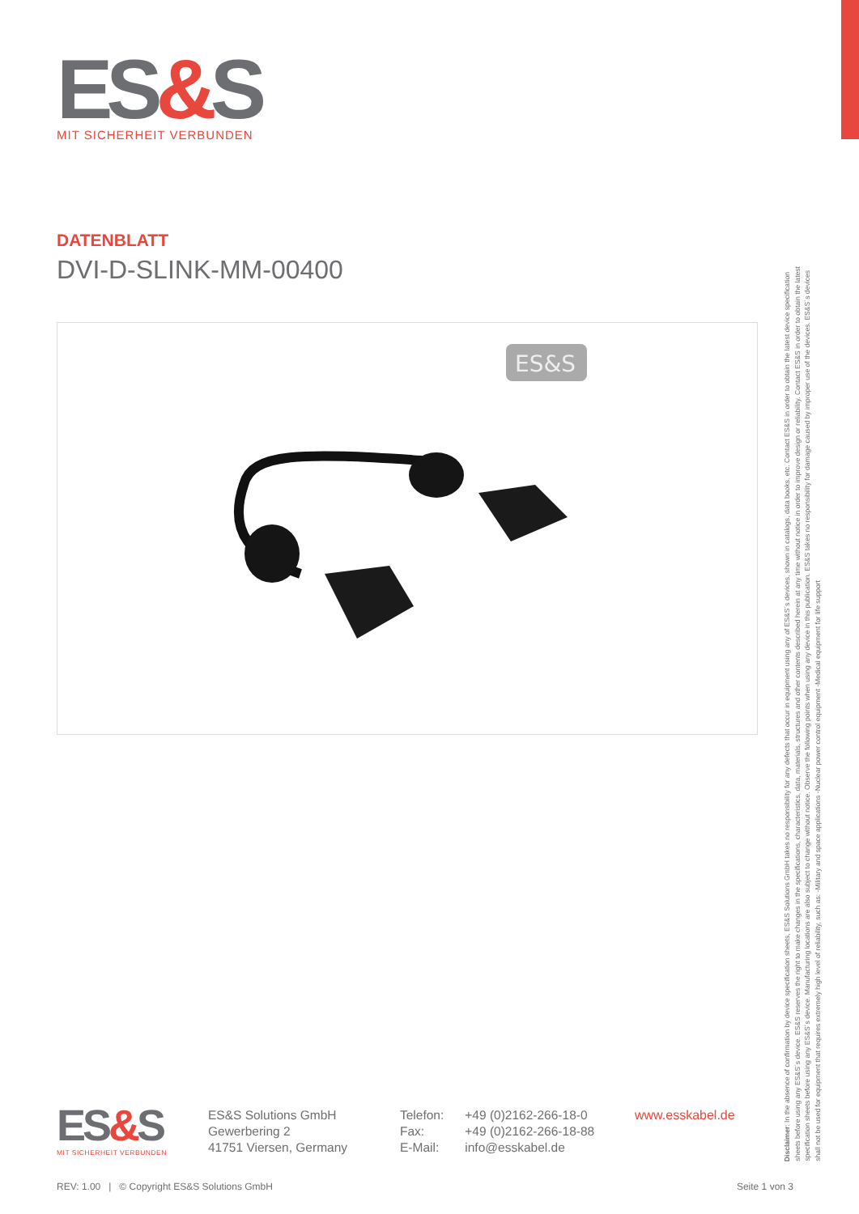ES&S
MIT SICHERHEIT VERBUNDEN
DATENBLATT
DVI-D-SLINK-MM-00400
ES&S
ES&S
MIT SICHERHEIT VERBUNDEN
ES&S Solutions GmbH
Gewerbering 2
41751 Viersen, Germany
Telefon: +49 (0)2162-266-18-0
Fax: +49 (0)2162-266-18-88
E-Mail: info@esskabel.de
www.esskabel.de
Disclaimer: In the absence of confirmation by device specification sheets, ES&S Solutions GmbH takes no responsibility for any defects that occur in equipment using any of ES&S´s devices, shown in catalogs, data books, etc. Contact ES&S in order to obtain the latest device specification sheets before using any ES&S´s device. ES&S reserves the right to make changes in the specifications, characteristics, data, materials, structures and other contents described herein at any time without notice in order to improve design or reliability. Contact ES&S in order to obtain the latest specification sheets before using any ES&S´s device. Manufacturing locations are also subject to change without notice. Observe the following points when using any device in this publication. ES&S takes no responsibility for damage caused by improper use of the devices. ES&S´s devices shall not be used for equipment that requires extremely high level of reliability, such as: -Military and space applications -Nuclear power control equipment -Medical equipment for life support
REV: 1.00 | © Copyright ES&S Solutions GmbH Seite 1 von 3